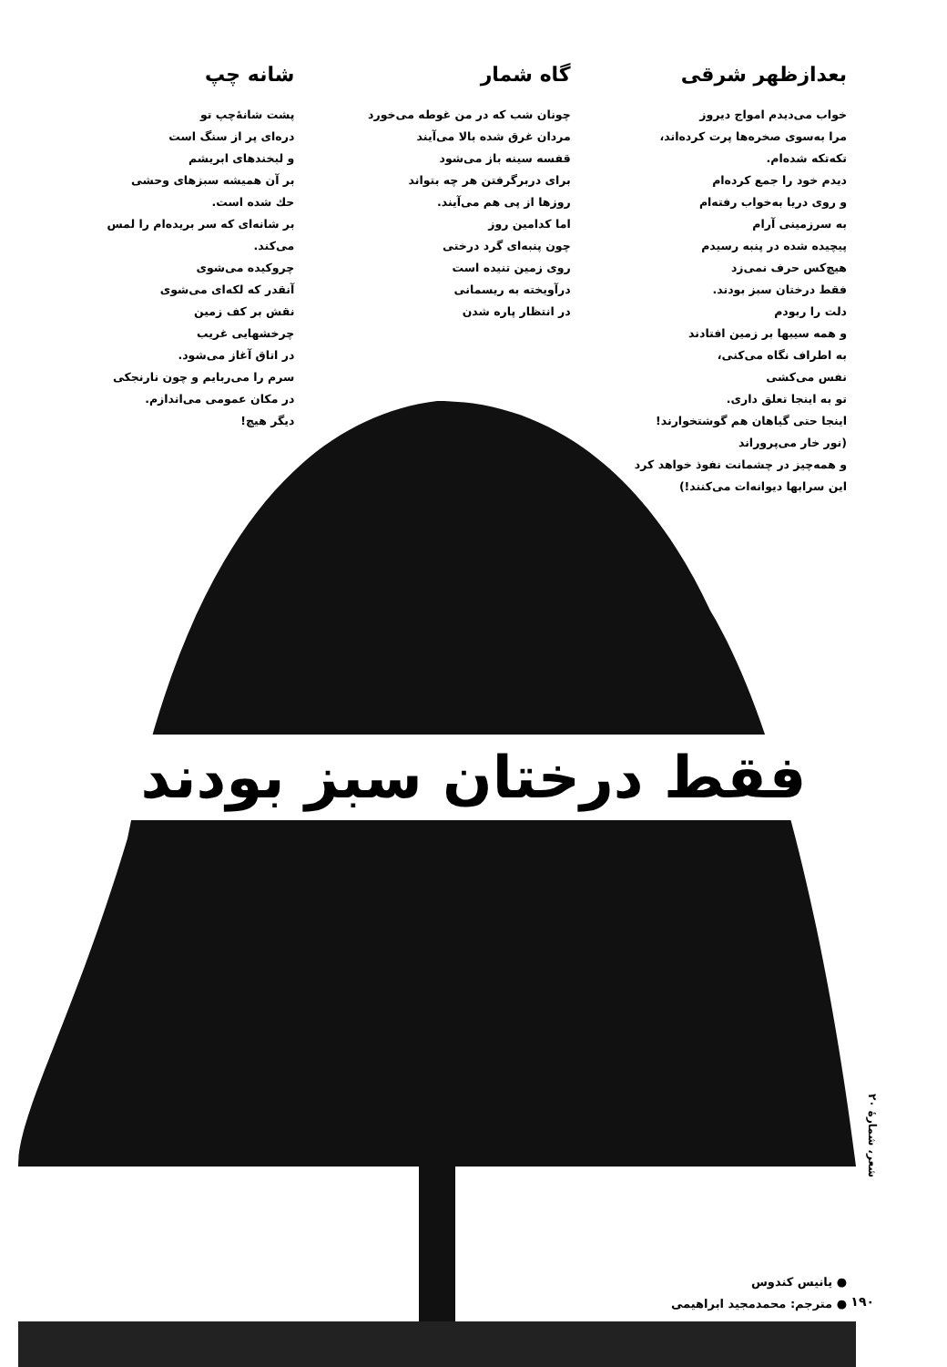بعدازظهر شرقی
خواب می‌دیدم امواج دیروز
مرا به‌سوی صخره‌ها پرت کرده‌اند،
تکه‌تکه شده‌ام.
دیدم خود را جمع کرده‌ام
و روی دریا به‌خواب رفته‌ام
به سرزمینی آرام
پیچیده شده در پنبه رسیدم
هیچ‌کس حرف نمی‌زد
فقط درختان سبز بودند.
دلت را ربودم
و همه سیبها بر زمین افتادند
به اطراف نگاه می‌کنی،
نفس می‌کشی
تو به اینجا تعلق داری.
اینجا حتی گیاهان هم گوشتخوارند!
(نور خار می‌پروراند
و همه‌چیز در چشمانت نفوذ خواهد کرد
این سرابها دیوانه‌ات می‌کنند!)
گاه شمار
چونان شب که در من غوطه می‌خورد
مردان غرق شده بالا می‌آیند
قفسه سینه باز می‌شود
برای دربرگرفتن هر چه بتواند
روزها از پی هم می‌آیند.
اما کدامین روز
چون پنبه‌ای گرد درختی
روی زمین تنیده است
درآویخته به ریسمانی
در انتظار پاره شدن
شانه چپ
پشت شانهٔ‌چپ تو
دره‌ای پر از سنگ است
و لبخندهای ابریشم
بر آن همیشه سبزهای وحشی
حك شده است.
بر شانه‌ای که سر بریده‌ام را لمس می‌کند.
چروکیده می‌شوی
آنقدر که لکه‌ای می‌شوی
نقش بر کف زمین
چرخشهایی غریب
در اتاق آغاز می‌شود.
سرم را می‌ربایم و چون نارنجکی
در مکان عمومی می‌اندازم.
دیگر هیچ!
فقط درختان سبز بودند
شعر، شمارهٔ ۲۰
● یانیس کندوس
● مترجم: محمدمجید ابراهیمی
۱۹۰